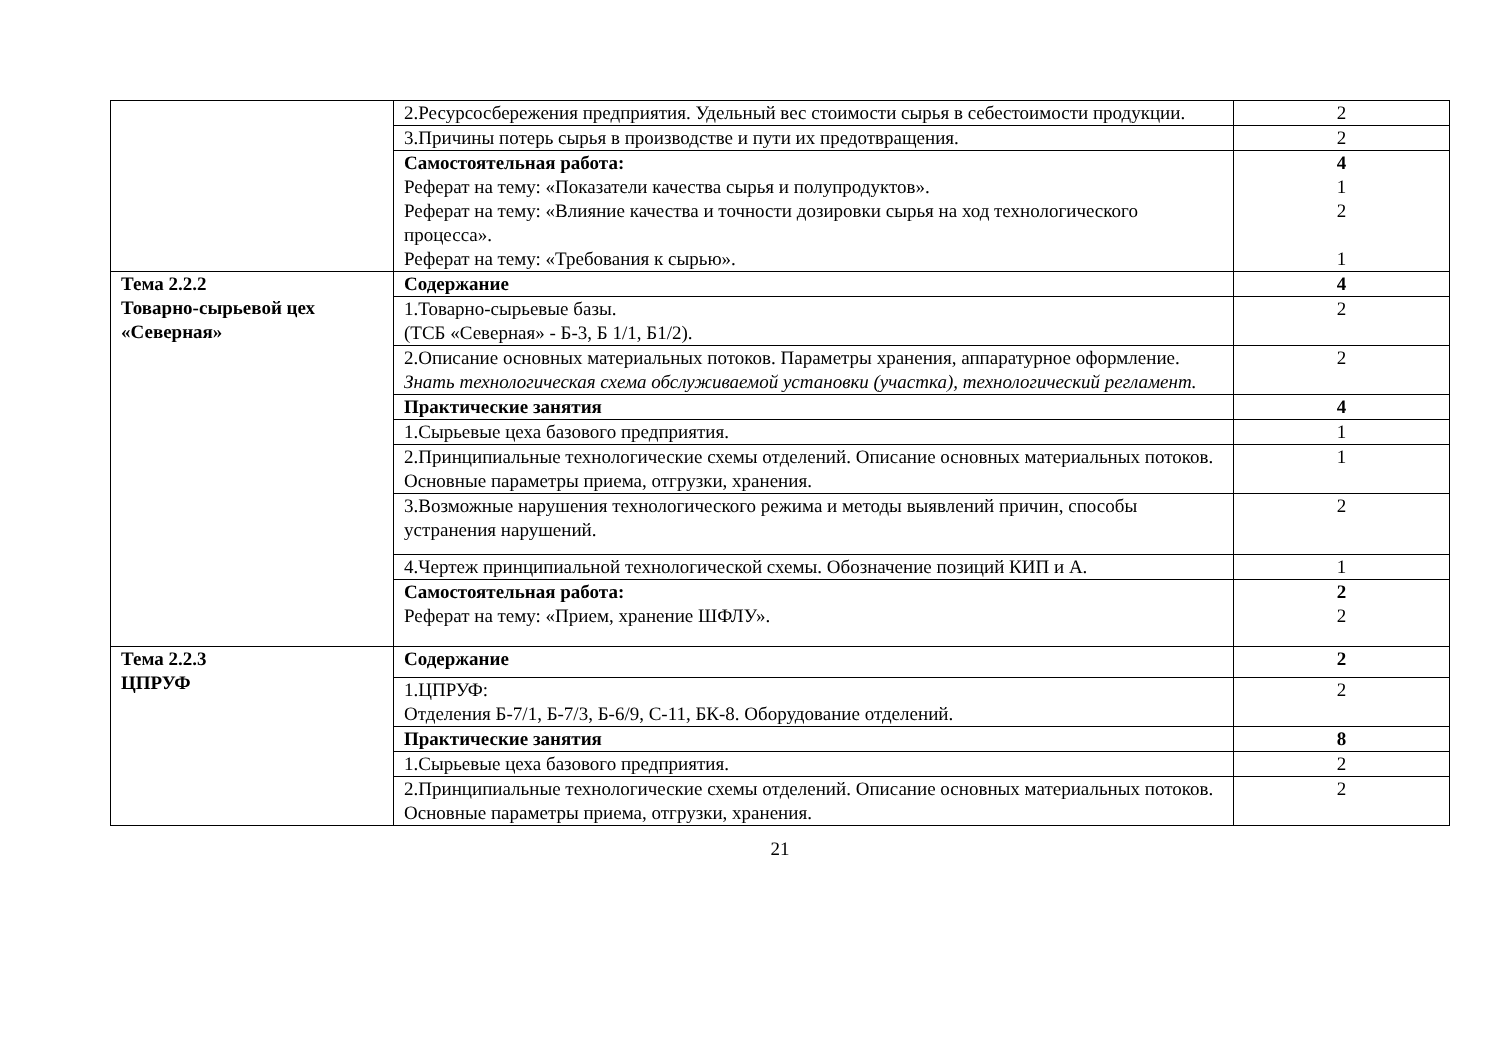| | 2.Ресурсосбережения предприятия. Удельный вес стоимости сырья в себестоимости продукции. | 2 |
| | 3.Причины потерь сырья в производстве и пути их предотвращения. | 2 |
| | Самостоятельная работа: Реферат на тему: «Показатели качества сырья и полупродуктов». Реферат на тему: «Влияние качества и точности дозировки сырья на ход технологического процесса». Реферат на тему: «Требования к сырью». | 4 1 2 1 |
| Тема 2.2.2 Товарно-сырьевой цех «Северная» | Содержание | 4 |
| | 1.Товарно-сырьевые базы. (ТСБ «Северная» - Б-3, Б 1/1, Б1/2). | 2 |
| | 2.Описание основных материальных потоков. Параметры хранения, аппаратурное оформление. Знать технологическая схема обслуживаемой установки (участка), технологический регламент. | 2 |
| | Практические занятия | 4 |
| | 1.Сырьевые цеха базового предприятия. | 1 |
| | 2.Принципиальные технологические схемы отделений. Описание основных материальных потоков. Основные параметры приема, отгрузки, хранения. | 1 |
| | 3.Возможные нарушения технологического режима и методы выявлений причин, способы устранения нарушений. | 2 |
| | 4.Чертеж принципиальной технологической схемы. Обозначение позиций КИП и А. | 1 |
| | Самостоятельная работа: Реферат на тему: «Прием, хранение ШФЛУ». | 2 2 |
| Тема 2.2.3 ЦПРУФ | Содержание | 2 |
| | 1.ЦПРУФ: Отделения Б-7/1, Б-7/3, Б-6/9, С-11, БК-8. Оборудование отделений. | 2 |
| | Практические занятия | 8 |
| | 1.Сырьевые цеха базового предприятия. | 2 |
| | 2.Принципиальные технологические схемы отделений. Описание основных материальных потоков. Основные параметры приема, отгрузки, хранения. | 2 |
21